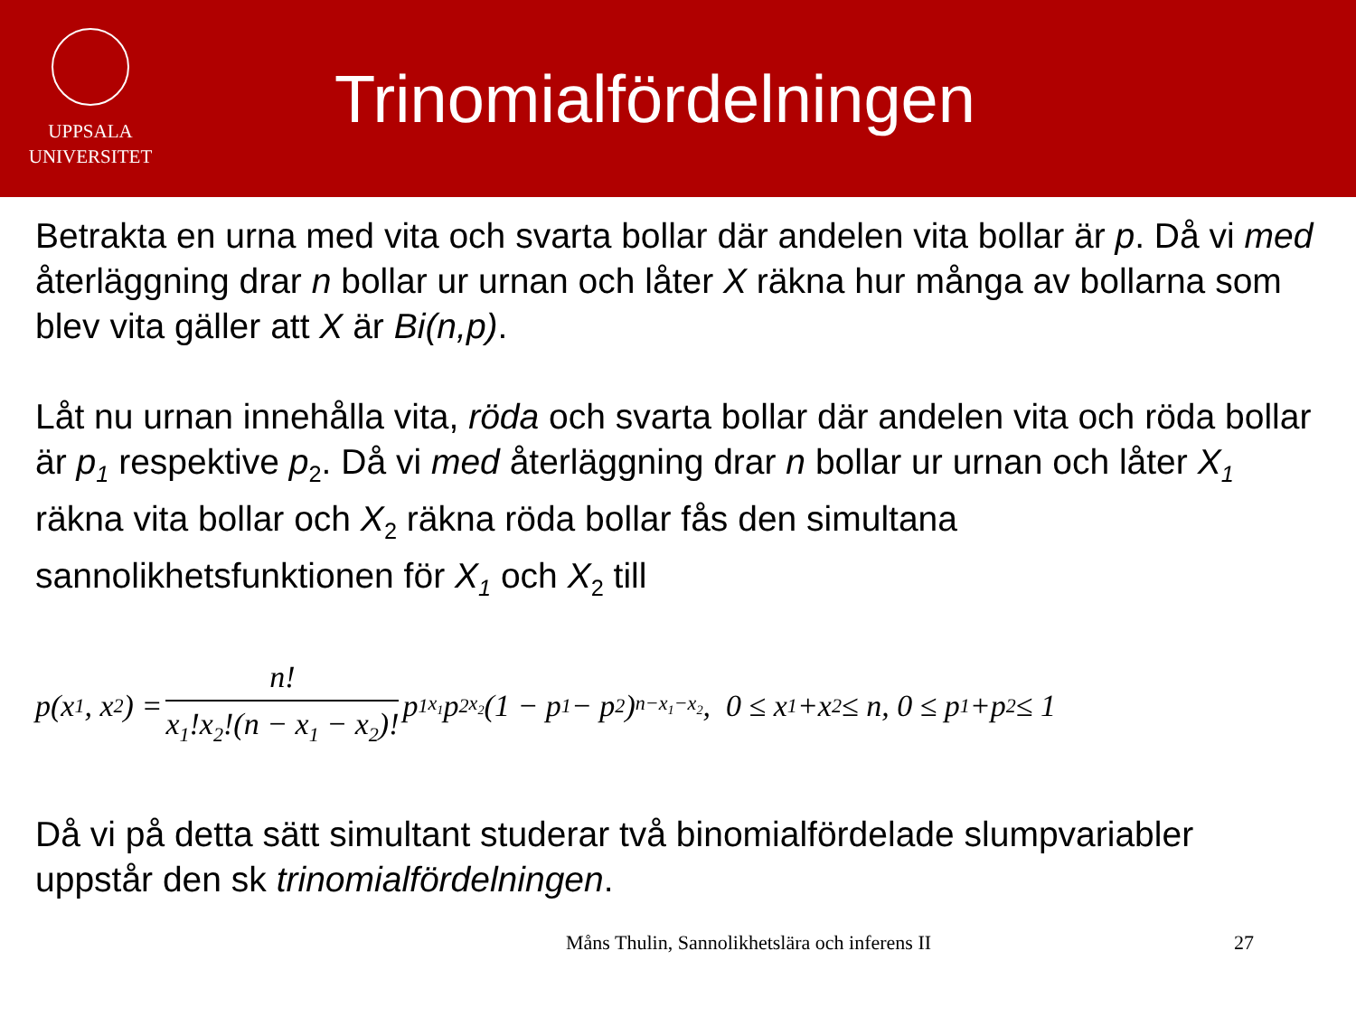UPPSALA
UNIVERSITET
Trinomialfördelningen
Betrakta en urna med vita och svarta bollar där andelen vita bollar är p. Då vi med återläggning drar n bollar ur urnan och låter X räkna hur många av bollarna som blev vita gäller att X är Bi(n,p).
Låt nu urnan innehålla vita, röda och svarta bollar där andelen vita och röda bollar är p<sub>1</sub> respektive p<sub>2</sub>. Då vi med återläggning drar n bollar ur urnan och låter X<sub>1</sub> räkna vita bollar och X<sub>2</sub> räkna röda bollar fås den simultana sannolikhetsfunktionen för X<sub>1</sub> och X<sub>2</sub> till
p(x<sub>1</sub>, x<sub>2</sub>) = n! x<sub>1</sub>!x<sub>2</sub>!(n − x<sub>1</sub> − x<sub>2</sub>)! p<sub>1</sub><sup>x<sub>1</sub></sup>p<sub>2</sub><sup>x<sub>2</sub></sup>(1 − p<sub>1</sub> − p<sub>2</sub>)<sup>n−x<sub>1</sub>−x<sub>2</sub></sup>, 0 ≤ x<sub>1</sub>+x<sub>2</sub> ≤ n, 0 ≤ p<sub>1</sub>+p<sub>2</sub> ≤ 1
Då vi på detta sätt simultant studerar två binomialfördelade slumpvariabler uppstår den sk trinomialfördelningen.
Måns Thulin, Sannolikhetslära och inferens II 27